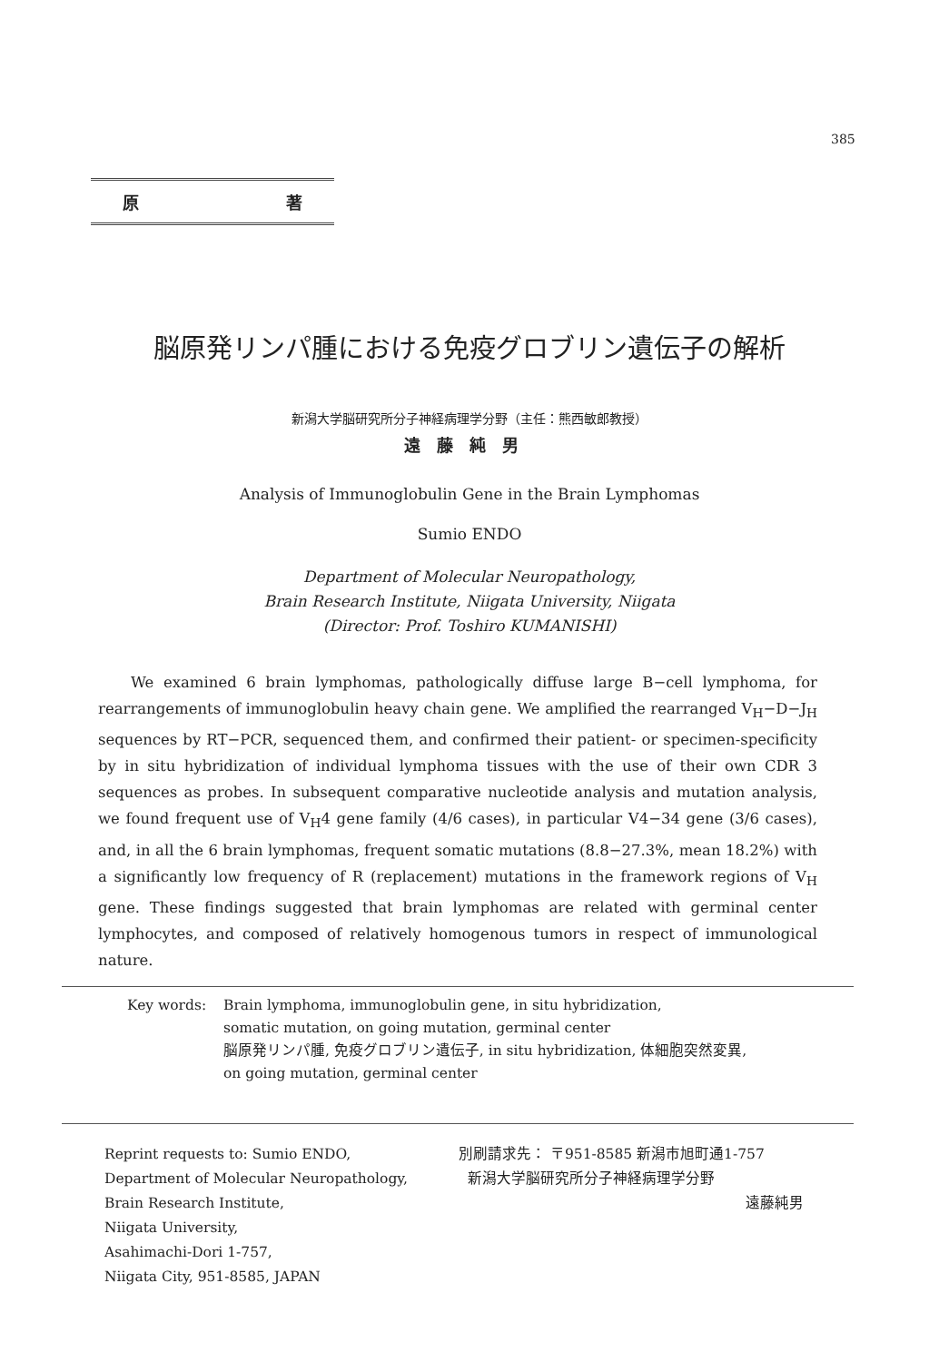385
原 著
脳原発リンパ腫における免疫グロブリン遺伝子の解析
新潟大学脳研究所分子神経病理学分野（主任：熊西敏郎教授）
遠藤純男
Analysis of Immunoglobulin Gene in the Brain Lymphomas
Sumio ENDO
Department of Molecular Neuropathology,
Brain Research Institute, Niigata University, Niigata
(Director: Prof. Toshiro KUMANISHI)
We examined 6 brain lymphomas, pathologically diffuse large B−cell lymphoma, for rearrangements of immunoglobulin heavy chain gene. We amplified the rearranged V<sub>H</sub>−D−J<sub>H</sub> sequences by RT−PCR, sequenced them, and confirmed their patient- or specimen-specificity by in situ hybridization of individual lymphoma tissues with the use of their own CDR 3 sequences as probes. In subsequent comparative nucleotide analysis and mutation analysis, we found frequent use of V<sub>H</sub>4 gene family (4/6 cases), in particular V4−34 gene (3/6 cases), and, in all the 6 brain lymphomas, frequent somatic mutations (8.8−27.3%, mean 18.2%) with a significantly low frequency of R (replacement) mutations in the framework regions of V<sub>H</sub> gene. These findings suggested that brain lymphomas are related with germinal center lymphocytes, and composed of relatively homogenous tumors in respect of immunological nature.
Key words: Brain lymphoma, immunoglobulin gene, in situ hybridization,
somatic mutation, on going mutation, germinal center
脳原発リンパ腫, 免疫グロブリン遺伝子, in situ hybridization, 体細胞突然変異,
on going mutation, germinal center
Reprint requests to: Sumio ENDO,
Department of Molecular Neuropathology,
Brain Research Institute,
Niigata University,
Asahimachi-Dori 1-757,
Niigata City, 951-8585, JAPAN
別刷請求先： 〒951-8585 新潟市旭町通1-757
新潟大学脳研究所分子神経病理学分野
遠藤純男